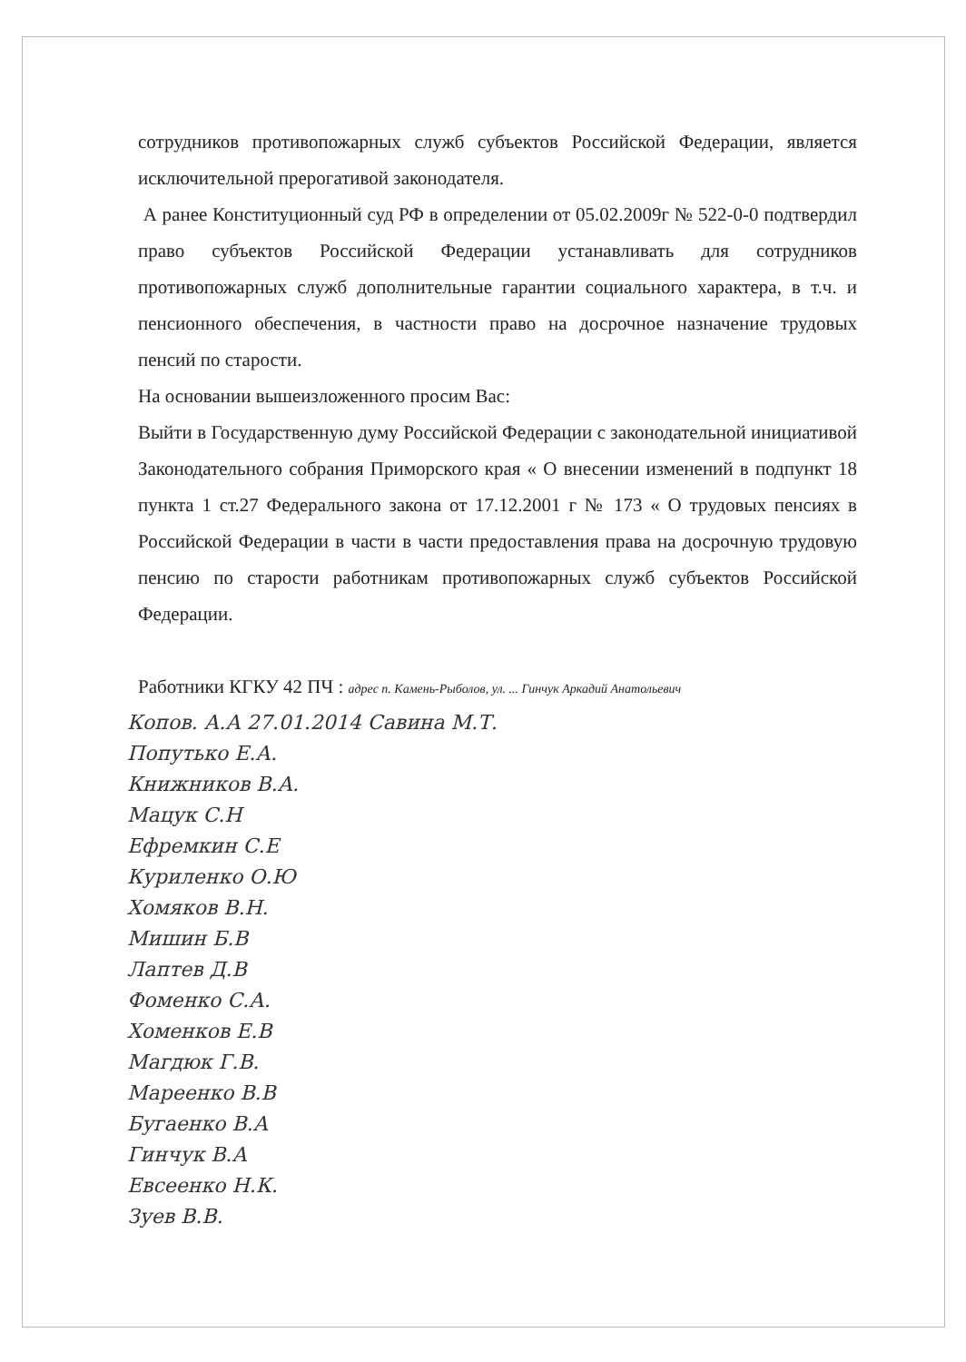сотрудников противопожарных служб субъектов Российской Федерации, является исключительной прерогативой законодателя.
А ранее Конституционный суд РФ в определении от 05.02.2009г № 522-0-0 подтвердил право субъектов Российской Федерации устанавливать для сотрудников противопожарных служб дополнительные гарантии социального характера, в т.ч. и пенсионного обеспечения, в частности право на досрочное назначение трудовых пенсий по старости.
На основании вышеизложенного просим Вас:
Выйти в Государственную думу Российской Федерации с законодательной инициативой Законодательного собрания Приморского края « О внесении изменений в подпункт 18 пункта 1 ст.27 Федерального закона от 17.12.2001 г № 173 « О трудовых пенсиях в Российской Федерации в части в части предоставления права на досрочную трудовую пенсию по старости работникам противопожарных служб субъектов Российской Федерации.
Работники КГКУ 42 ПЧ : адрес п. Камень-Рыболов, ул. ... Гинчук Аркадий Анатольевич
Копов. А.А 27.01.2014 Савина М.Т.
Попутько Е.А.
Книжников В.А.
Мацук С.Н
Ефремкин С.Е
Куриленко О.Ю
Хомяков В.Н.
Мишин Б.В
Лаптев Д.В
Фоменко С.А.
Хоменков Е.В
Магдюк Г.В.
Мареенко В.В
Бугаенко В.А
Гинчук В.А
Евсеенко Н.К.
Зуев В.В.